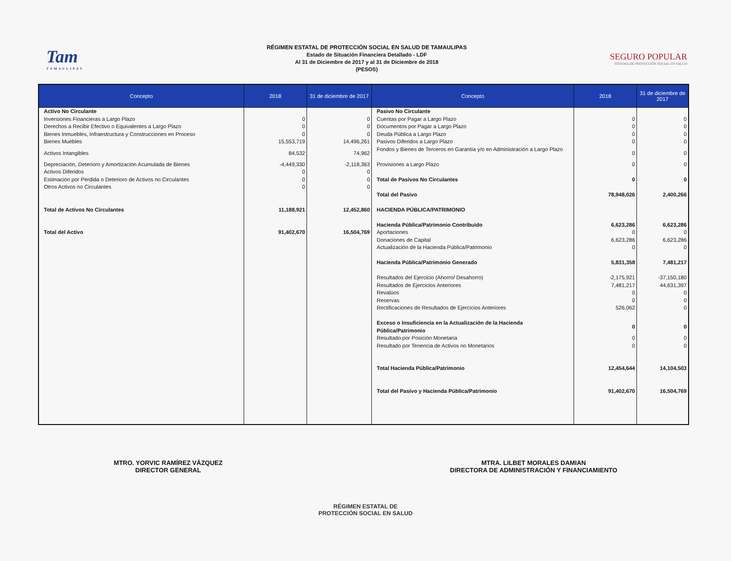Tam
TAMAULIPAS
RÉGIMEN ESTATAL DE PROTECCIÓN SOCIAL EN SALUD DE TAMAULIPAS
Estado de Situación Financiera Detallado - LDF
Al 31 de Diciembre de 2017 y al 31 de Diciembre de 2018
(PESOS)
SEGURO POPULAR
SISTEMA DE PROTECCIÓN SOCIAL EN SALUD
| Concepto | 2018 | 31 de diciembre de 2017 | Concepto | 2018 | 31 de diciembre de 2017 |
| --- | --- | --- | --- | --- | --- |
| Activo No Circulante Inversiones Financieras a Largo Plazo Derechos a Recibir Efectivo o Equivalentes a Largo Plazo Bienes Inmuebles, Infraestructura y Construcciones en Proceso Bienes Muebles Activos Intangibles Depreciación, Deterioro y Amortización Acumulada de Bienes Activos Diferidos Estimación por Pérdida o Deterioro de Activos no Circulantes Otros Activos no Circulantes Total de Activos No Circulantes Total del Activo | 0 0 0 15,553,719 84,532 -4,449,330 0 0 0 11,188,921 91,402,670 | 0 0 0 14,496,261 74,962 -2,118,363 0 0 0 12,452,860 16,504,769 | Pasivo No Circulante Cuentas por Pagar a Largo Plazo Documentos por Pagar a Largo Plazo Deuda Pública a Largo Plazo Pasivos Diferidos a Largo Plazo Fondos y Bienes de Terceros en Garantía y/o en Administración a Largo Plazo Provisiones a Largo Plazo Total de Pasivos No Circulantes Total del Pasivo HACIENDA PÚBLICA/PATRIMONIO Hacienda Pública/Patrimonio Contribuido Aportaciones Donaciones de Capital Actualización de la Hacienda Pública/Patrimonio Hacienda Pública/Patrimonio Generado Resultados del Ejercicio (Ahorro/ Desahorro) Resultados de Ejercicios Anteriores Revalúos Reservas Rectificaciones de Resultados de Ejercicios Anteriores Exceso o Insuficiencia en la Actualización de la Hacienda Pública/Patrimonio Resultado por Posición Monetaria Resultado por Tenencia de Activos no Monetarios Total Hacienda Pública/Patrimonio Total del Pasivo y Hacienda Pública/Patrimonio | 0 0 0 0 0 0 0 78,948,026 6,623,286 0 6,623,286 0 5,831,358 -2,175,921 7,481,217 0 0 526,062 0 0 0 12,454,644 91,402,670 | 0 0 0 0 0 0 0 2,400,266 6,623,286 0 6,623,286 0 7,481,217 -37,150,180 44,631,397 0 0 0 0 0 0 14,104,503 16,504,769 |
MTRO. YORVIC RAMÍREZ VÁZQUEZ
DIRECTOR GENERAL
MTRA. LILBET MORALES DAMIAN
DIRECTORA DE ADMINISTRACIÓN Y FINANCIAMIENTO
RÉGIMEN ESTATAL DE
PROTECCIÓN SOCIAL EN SALUD